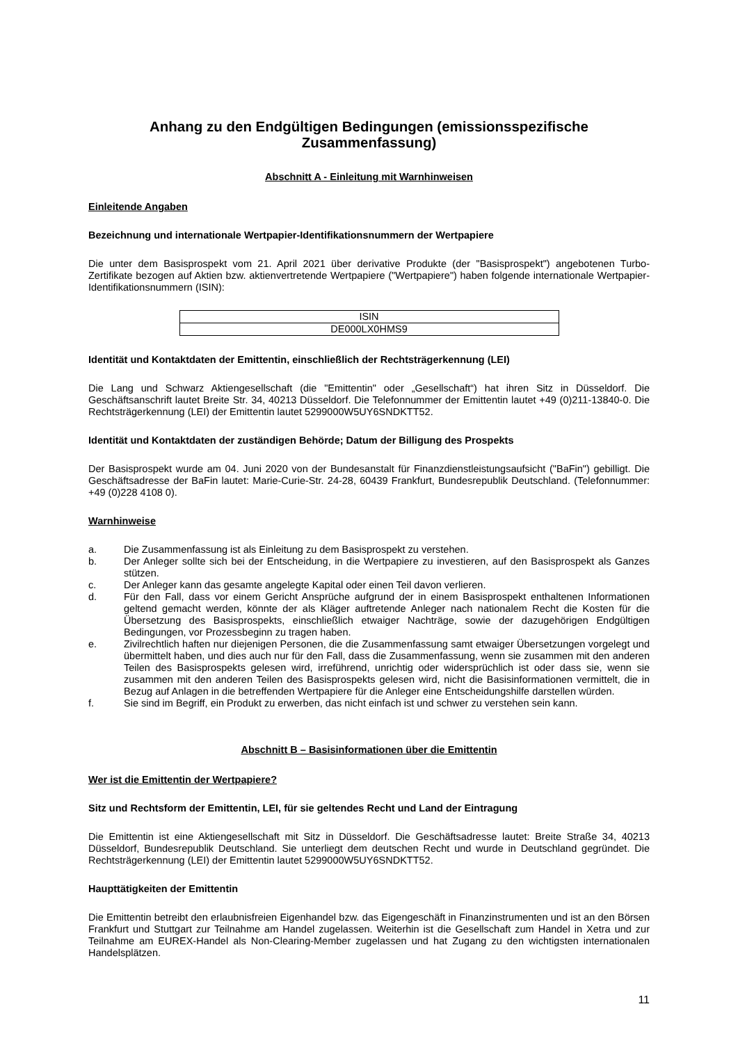Anhang zu den Endgültigen Bedingungen (emissionsspezifische Zusammenfassung)
Abschnitt A - Einleitung mit Warnhinweisen
Einleitende Angaben
Bezeichnung und internationale Wertpapier-Identifikationsnummern der Wertpapiere
Die unter dem Basisprospekt vom 21. April 2021 über derivative Produkte (der "Basisprospekt") angebotenen Turbo-Zertifikate bezogen auf Aktien bzw. aktienvertretende Wertpapiere ("Wertpapiere") haben folgende internationale Wertpapier-Identifikationsnummern (ISIN):
| ISIN |
| DE000LX0HMS9 |
Identität und Kontaktdaten der Emittentin, einschließlich der Rechtsträgerkennung (LEI)
Die Lang und Schwarz Aktiengesellschaft (die "Emittentin" oder „Gesellschaft“) hat ihren Sitz in Düsseldorf. Die Geschäftsanschrift lautet Breite Str. 34, 40213 Düsseldorf. Die Telefonnummer der Emittentin lautet +49 (0)211-13840-0. Die Rechtsträgerkennung (LEI) der Emittentin lautet 5299000W5UY6SNDKTT52.
Identität und Kontaktdaten der zuständigen Behörde; Datum der Billigung des Prospekts
Der Basisprospekt wurde am 04. Juni 2020 von der Bundesanstalt für Finanzdienstleistungsaufsicht ("BaFin") gebilligt. Die Geschäftsadresse der BaFin lautet: Marie-Curie-Str. 24-28, 60439 Frankfurt, Bundesrepublik Deutschland. (Telefonnummer: +49 (0)228 4108 0).
Warnhinweise
a. Die Zusammenfassung ist als Einleitung zu dem Basisprospekt zu verstehen.
b. Der Anleger sollte sich bei der Entscheidung, in die Wertpapiere zu investieren, auf den Basisprospekt als Ganzes stützen.
c. Der Anleger kann das gesamte angelegte Kapital oder einen Teil davon verlieren.
d. Für den Fall, dass vor einem Gericht Ansprüche aufgrund der in einem Basisprospekt enthaltenen Informationen geltend gemacht werden, könnte der als Kläger auftretende Anleger nach nationalem Recht die Kosten für die Übersetzung des Basisprospekts, einschließlich etwaiger Nachträge, sowie der dazugehörigen Endgültigen Bedingungen, vor Prozessbeginn zu tragen haben.
e. Zivilrechtlich haften nur diejenigen Personen, die die Zusammenfassung samt etwaiger Übersetzungen vorgelegt und übermittelt haben, und dies auch nur für den Fall, dass die Zusammenfassung, wenn sie zusammen mit den anderen Teilen des Basisprospekts gelesen wird, irreführend, unrichtig oder widersprüchlich ist oder dass sie, wenn sie zusammen mit den anderen Teilen des Basisprospekts gelesen wird, nicht die Basisinformationen vermittelt, die in Bezug auf Anlagen in die betreffenden Wertpapiere für die Anleger eine Entscheidungshilfe darstellen würden.
f. Sie sind im Begriff, ein Produkt zu erwerben, das nicht einfach ist und schwer zu verstehen sein kann.
Abschnitt B – Basisinformationen über die Emittentin
Wer ist die Emittentin der Wertpapiere?
Sitz und Rechtsform der Emittentin, LEI, für sie geltendes Recht und Land der Eintragung
Die Emittentin ist eine Aktiengesellschaft mit Sitz in Düsseldorf. Die Geschäftsadresse lautet: Breite Straße 34, 40213 Düsseldorf, Bundesrepublik Deutschland. Sie unterliegt dem deutschen Recht und wurde in Deutschland gegründet. Die Rechtsträgerkennung (LEI) der Emittentin lautet 5299000W5UY6SNDKTT52.
Haupttätigkeiten der Emittentin
Die Emittentin betreibt den erlaubnisfreien Eigenhandel bzw. das Eigengeschäft in Finanzinstrumenten und ist an den Börsen Frankfurt und Stuttgart zur Teilnahme am Handel zugelassen. Weiterhin ist die Gesellschaft zum Handel in Xetra und zur Teilnahme am EUREX-Handel als Non-Clearing-Member zugelassen und hat Zugang zu den wichtigsten internationalen Handelsplätzen.
11